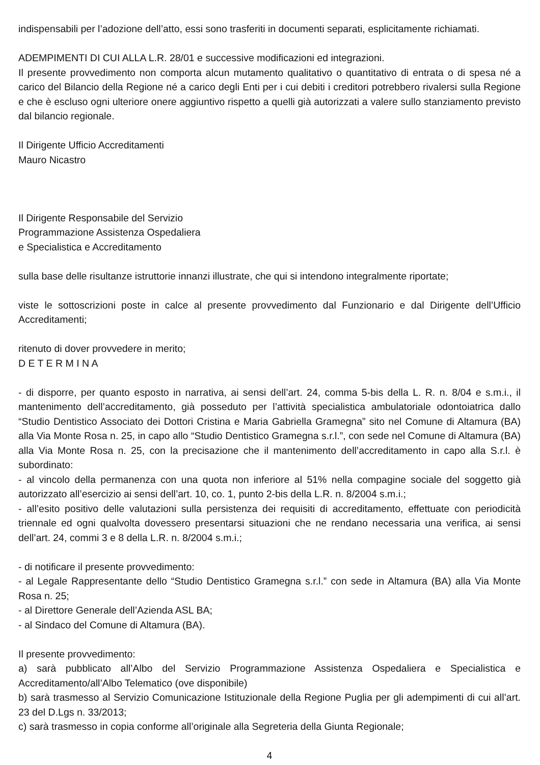indispensabili per l’adozione dell’atto, essi sono trasferiti in documenti separati, esplicitamente richiamati.
ADEMPIMENTI DI CUI ALLA L.R. 28/01 e successive modificazioni ed integrazioni.
Il presente provvedimento non comporta alcun mutamento qualitativo o quantitativo di entrata o di spesa né a carico del Bilancio della Regione né a carico degli Enti per i cui debiti i creditori potrebbero rivalersi sulla Regione e che è escluso ogni ulteriore onere aggiuntivo rispetto a quelli già autorizzati a valere sullo stanziamento previsto dal bilancio regionale.
Il Dirigente Ufficio Accreditamenti
Mauro Nicastro
Il Dirigente Responsabile del Servizio
Programmazione Assistenza Ospedaliera
e Specialistica e Accreditamento
sulla base delle risultanze istruttorie innanzi illustrate, che qui si intendono integralmente riportate;
viste le sottoscrizioni poste in calce al presente provvedimento dal Funzionario e dal Dirigente dell’Ufficio Accreditamenti;
ritenuto di dover provvedere in merito;
D E T E R M I N A
- di disporre, per quanto esposto in narrativa, ai sensi dell’art. 24, comma 5-bis della L. R. n. 8/04 e s.m.i., il mantenimento dell’accreditamento, già posseduto per l’attività specialistica ambulatoriale odontoiatrica dallo “Studio Dentistico Associato dei Dottori Cristina e Maria Gabriella Gramegna” sito nel Comune di Altamura (BA) alla Via Monte Rosa n. 25, in capo allo “Studio Dentistico Gramegna s.r.l.”, con sede nel Comune di Altamura (BA) alla Via Monte Rosa n. 25, con la precisazione che il mantenimento dell’accreditamento in capo alla S.r.l. è subordinato:
- al vincolo della permanenza con una quota non inferiore al 51% nella compagine sociale del soggetto già autorizzato all’esercizio ai sensi dell’art. 10, co. 1, punto 2-bis della L.R. n. 8/2004 s.m.i.;
- all’esito positivo delle valutazioni sulla persistenza dei requisiti di accreditamento, effettuate con periodicità triennale ed ogni qualvolta dovessero presentarsi situazioni che ne rendano necessaria una verifica, ai sensi dell’art. 24, commi 3 e 8 della L.R. n. 8/2004 s.m.i.;
- di notificare il presente provvedimento:
- al Legale Rappresentante dello “Studio Dentistico Gramegna s.r.l.” con sede in Altamura (BA) alla Via Monte Rosa n. 25;
- al Direttore Generale dell’Azienda ASL BA;
- al Sindaco del Comune di Altamura (BA).
Il presente provvedimento:
a) sarà pubblicato all’Albo del Servizio Programmazione Assistenza Ospedaliera e Specialistica e Accreditamento/all’Albo Telematico (ove disponibile)
b) sarà trasmesso al Servizio Comunicazione Istituzionale della Regione Puglia per gli adempimenti di cui all’art. 23 del D.Lgs n. 33/2013;
c) sarà trasmesso in copia conforme all’originale alla Segreteria della Giunta Regionale;
4